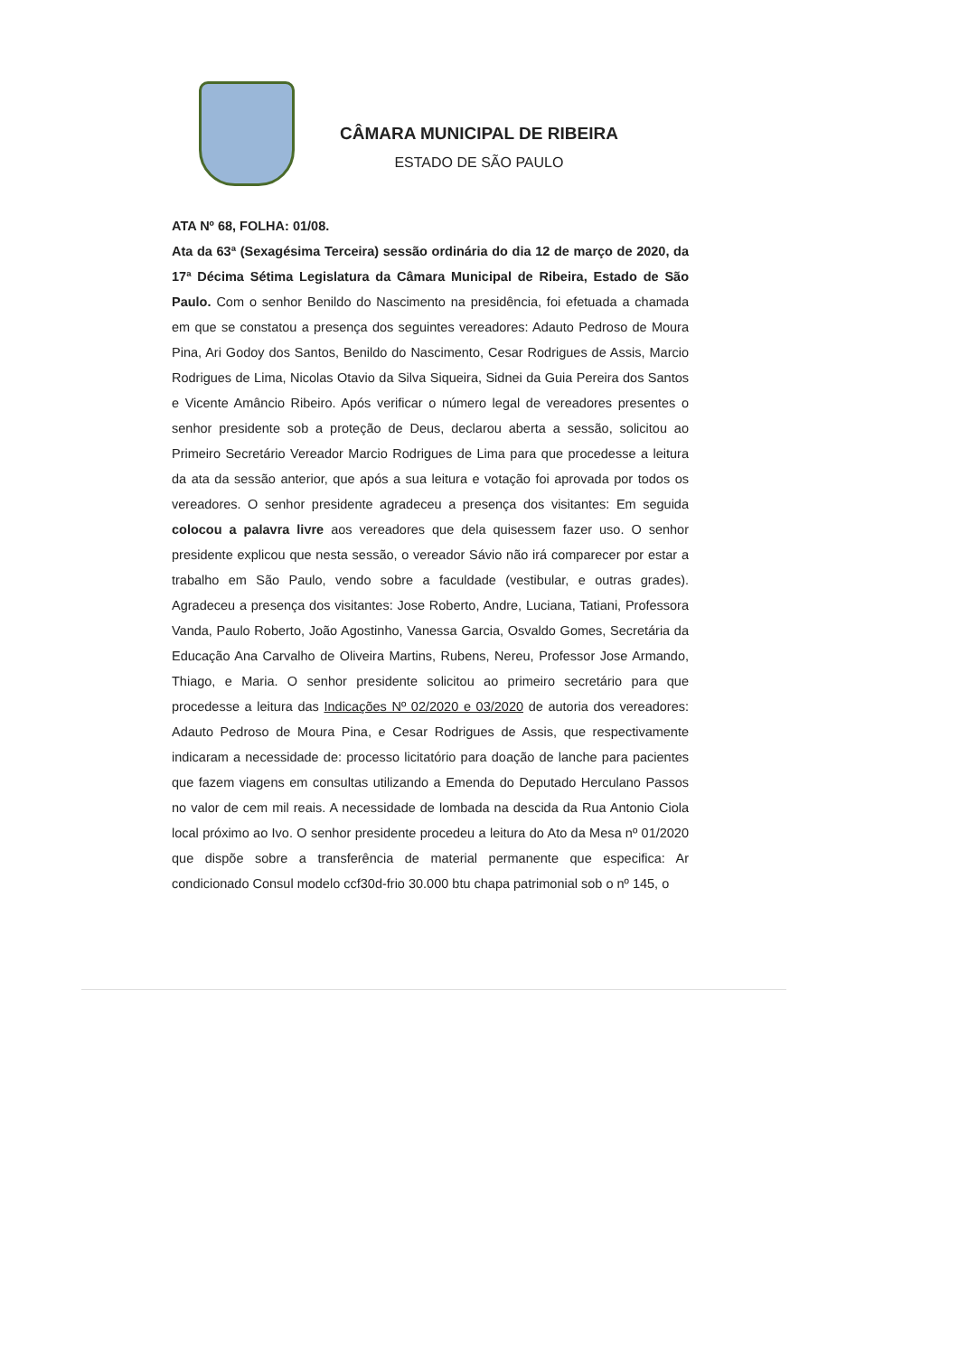CÂMARA MUNICIPAL DE RIBEIRA
ESTADO DE SÃO PAULO
ATA Nº 68, FOLHA: 01/08.
Ata da 63ª (Sexagésima Terceira) sessão ordinária do dia 12 de março de 2020, da 17ª Décima Sétima Legislatura da Câmara Municipal de Ribeira, Estado de São Paulo. Com o senhor Benildo do Nascimento na presidência, foi efetuada a chamada em que se constatou a presença dos seguintes vereadores: Adauto Pedroso de Moura Pina, Ari Godoy dos Santos, Benildo do Nascimento, Cesar Rodrigues de Assis, Marcio Rodrigues de Lima, Nicolas Otavio da Silva Siqueira, Sidnei da Guia Pereira dos Santos e Vicente Amâncio Ribeiro. Após verificar o número legal de vereadores presentes o senhor presidente sob a proteção de Deus, declarou aberta a sessão, solicitou ao Primeiro Secretário Vereador Marcio Rodrigues de Lima para que procedesse a leitura da ata da sessão anterior, que após a sua leitura e votação foi aprovada por todos os vereadores. O senhor presidente agradeceu a presença dos visitantes: Em seguida colocou a palavra livre aos vereadores que dela quisessem fazer uso. O senhor presidente explicou que nesta sessão, o vereador Sávio não irá comparecer por estar a trabalho em São Paulo, vendo sobre a faculdade (vestibular, e outras grades). Agradeceu a presença dos visitantes: Jose Roberto, Andre, Luciana, Tatiani, Professora Vanda, Paulo Roberto, João Agostinho, Vanessa Garcia, Osvaldo Gomes, Secretária da Educação Ana Carvalho de Oliveira Martins, Rubens, Nereu, Professor Jose Armando, Thiago, e Maria. O senhor presidente solicitou ao primeiro secretário para que procedesse a leitura das Indicações Nº 02/2020 e 03/2020 de autoria dos vereadores: Adauto Pedroso de Moura Pina, e Cesar Rodrigues de Assis, que respectivamente indicaram a necessidade de: processo licitatório para doação de lanche para pacientes que fazem viagens em consultas utilizando a Emenda do Deputado Herculano Passos no valor de cem mil reais. A necessidade de lombada na descida da Rua Antonio Ciola local próximo ao Ivo. O senhor presidente procedeu a leitura do Ato da Mesa nº 01/2020 que dispõe sobre a transferência de material permanente que especifica: Ar condicionado Consul modelo ccf30d-frio 30.000 btu chapa patrimonial sob o nº 145, o